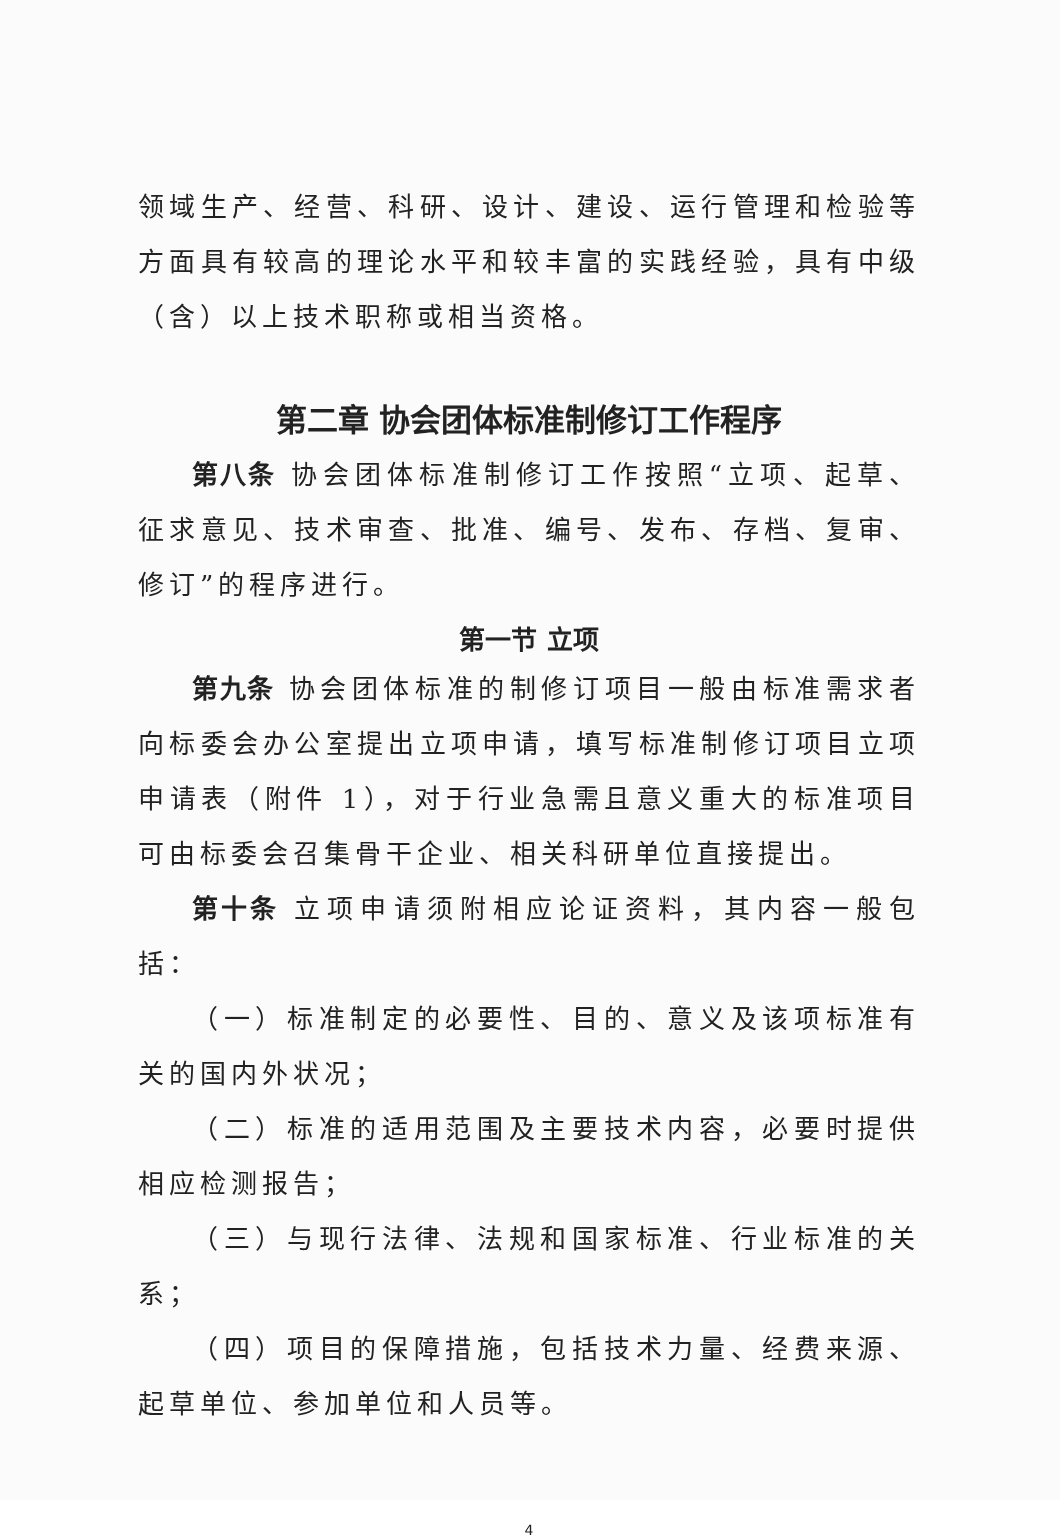领域生产、经营、科研、设计、建设、运行管理和检验等方面具有较高的理论水平和较丰富的实践经验，具有中级（含）以上技术职称或相当资格。
第二章 协会团体标准制修订工作程序
第八条 协会团体标准制修订工作按照“立项、起草、征求意见、技术审查、批准、编号、发布、存档、复审、修订”的程序进行。
第一节 立项
第九条 协会团体标准的制修订项目一般由标准需求者向标委会办公室提出立项申请，填写标准制修订项目立项申请表（附件 1），对于行业急需且意义重大的标准项目可由标委会召集骨干企业、相关科研单位直接提出。
第十条 立项申请须附相应论证资料，其内容一般包括：
（一）标准制定的必要性、目的、意义及该项标准有关的国内外状况；
（二）标准的适用范围及主要技术内容，必要时提供相应检测报告；
（三）与现行法律、法规和国家标准、行业标准的关系；
（四）项目的保障措施，包括技术力量、经费来源、起草单位、参加单位和人员等。
4